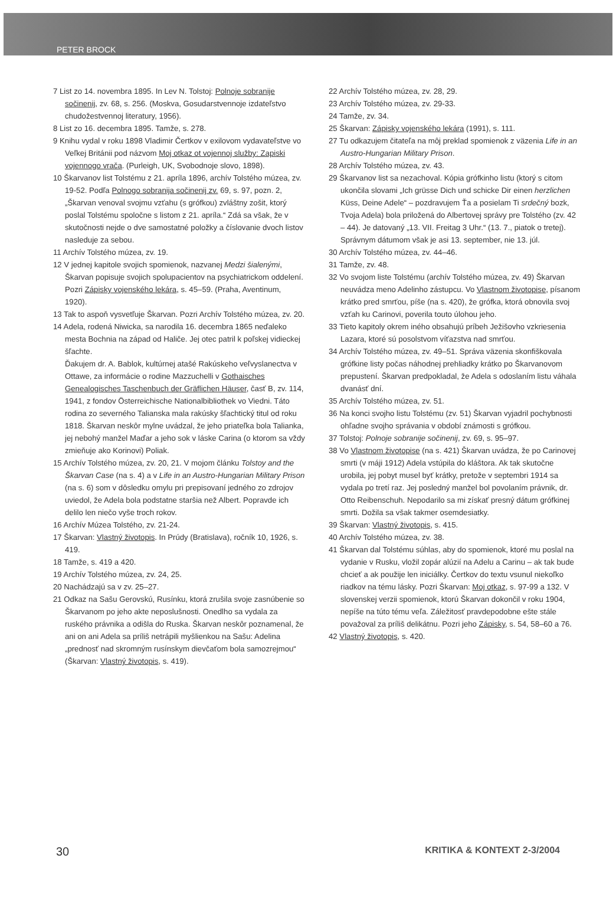PETER BROCK
7 List zo 14. novembra 1895. In Lev N. Tolstoj: Polnoje sobranije sočinenij, zv. 68, s. 256. (Moskva, Gosudarstvennoje izdateľstvo chudožestvennoj literatury, 1956).
8 List zo 16. decembra 1895. Tamže, s. 278.
9 Knihu vydal v roku 1898 Vladimir Čertkov v exilovom vydavateľstve vo Veľkej Británii pod názvom Moj otkaz ot vojennoj služby: Zapiski vojennogo vrača. (Purleigh, UK, Svobodnoje slovo, 1898).
10 Škarvanov list Tolstému z 21. apríla 1896, archív Tolstého múzea, zv. 19-52. Podľa Polnogo sobranija sočinenij zv. 69, s. 97, pozn. 2, „Škarvan venoval svojmu vzťahu (s grófkou) zvláštny zošit, ktorý poslal Tolstému spoločne s listom z 21. apríla.“ Zdá sa však, že v skutočnosti nejde o dve samostatné položky a číslovanie dvoch listov nasleduje za sebou.
11 Archív Tolstého múzea, zv. 19.
12 V jednej kapitole svojich spomienok, nazvanej Medzi šialenými, Škarvan popisuje svojich spolupacientov na psychiatrickom oddelení. Pozri Zápisky vojenského lekára, s. 45–59. (Praha, Aventinum, 1920).
13 Tak to aspoň vysvetľuje Škarvan. Pozri Archív Tolstého múzea, zv. 20.
14 Adela, rodená Niwicka, sa narodila 16. decembra 1865 neďaleko mesta Bochnia na západ od Haliče. Jej otec patril k poľskej vidieckej šľachte.
Ďakujem dr. A. Bablok, kultúrnej atašé Rakúskeho veľvyslanectva v Ottawe, za informácie o rodine Mazzuchelli v Gothaisches Genealogisches Taschenbuch der Gräflichen Häuser, časť B, zv. 114, 1941, z fondov Österreichische Nationalbibliothek vo Viedni. Táto rodina zo severného Talianska mala rakúsky šľachtický titul od roku 1818. Škarvan neskôr mylne uvádzal, že jeho priateľka bola Talianka, jej nebohý manžel Maďar a jeho sok v láske Carina (o ktorom sa vždy zmieňuje ako Korinovi) Poliak.
15 Archív Tolstého múzea, zv. 20, 21. V mojom článku Tolstoy and the Škarvan Case (na s. 4) a v Life in an Austro-Hungarian Military Prison (na s. 6) som v dôsledku omylu pri prepisovaní jedného zo zdrojov uviedol, že Adela bola podstatne staršia než Albert. Popravde ich delilo len niečo vyše troch rokov.
16 Archív Múzea Tolstého, zv. 21-24.
17 Škarvan: Vlastný životopis. In Prúdy (Bratislava), ročník 10, 1926, s. 419.
18 Tamže, s. 419 a 420.
19 Archív Tolstého múzea, zv. 24, 25.
20 Nachádzajú sa v zv. 25–27.
21 Odkaz na Sašu Gerovskú, Rusínku, ktorá zrušila svoje zasnúbenie so Škarvanom po jeho akte neposlušnosti. Onedlho sa vydala za ruského právnika a odišla do Ruska. Škarvan neskôr poznamenal, že ani on ani Adela sa príliš netrápili myšlienkou na Sašu: Adelina „prednosť nad skromným rusínskym dievčaťom bola samozrejmou“ (Škarvan: Vlastný životopis, s. 419).
22 Archív Tolstého múzea, zv. 28, 29.
23 Archív Tolstého múzea, zv. 29-33.
24 Tamže, zv. 34.
25 Škarvan: Zápisky vojenského lekára (1991), s. 111.
27 Tu odkazujem čitateľa na môj preklad spomienok z väzenia Life in an Austro-Hungarian Military Prison.
28 Archív Tolstého múzea, zv. 43.
29 Škarvanov list sa nezachoval. Kópia grófkinho listu (ktorý s citom ukončila slovami „Ich grüsse Dich und schicke Dir einen herzlichen Küss, Deine Adele“ – pozdravujem Ťa a posielam Ti srdečný bozk, Tvoja Adela) bola priložená do Albertovej správy pre Tolstého (zv. 42 – 44). Je datovaný „13. VII. Freitag 3 Uhr.“ (13. 7., piatok o tretej). Správnym dátumom však je asi 13. september, nie 13. júl.
30 Archív Tolstého múzea, zv. 44–46.
31 Tamže, zv. 48.
32 Vo svojom liste Tolstému (archív Tolstého múzea, zv. 49) Škarvan neuvádza meno Adelinho zástupcu. Vo Vlastnom životopise, písanom krátko pred smrťou, píše (na s. 420), že grófka, ktorá obnovila svoj vzťah ku Carinovi, poverila touto úlohou jeho.
33 Tieto kapitoly okrem iného obsahujú príbeh Ježišovho vzkriesenia Lazara, ktoré sú posolstvom víťazstva nad smrťou.
34 Archív Tolstého múzea, zv. 49–51. Správa väzenia skonfiškovala grófkine listy počas náhodnej prehliadky krátko po Škarvanovom prepustení. Škarvan predpokladal, že Adela s odoslaním listu váhala dvanásť dní.
35 Archív Tolstého múzea, zv. 51.
36 Na konci svojho listu Tolstému (zv. 51) Škarvan vyjadril pochybnosti ohľadne svojho správania v období známosti s grófkou.
37 Tolstoj: Polnoje sobranije sočinenij, zv. 69, s. 95–97.
38 Vo Vlastnom životopise (na s. 421) Škarvan uvádza, že po Carinovej smrti (v máji 1912) Adela vstúpila do kláštora. Ak tak skutočne urobila, jej pobyt musel byť krátky, pretože v septembri 1914 sa vydala po tretí raz. Jej posledný manžel bol povolaním právnik, dr. Otto Reibenschuh. Nepodarilo sa mi získať presný dátum grófkinej smrti. Dožila sa však takmer osemdesiatky.
39 Škarvan: Vlastný životopis, s. 415.
40 Archív Tolstého múzea, zv. 38.
41 Škarvan dal Tolstému súhlas, aby do spomienok, ktoré mu poslal na vydanie v Rusku, vložil zopár alúzií na Adelu a Carinu – ak tak bude chcieť a ak použije len iniciálky. Čertkov do textu vsunul niekoľko riadkov na tému lásky. Pozri Škarvan: Moj otkaz, s. 97-99 a 132. V slovenskej verzii spomienok, ktorú Škarvan dokončil v roku 1904, nepíše na túto tému veľa. Záležitosť pravdepodobne ešte stále považoval za príliš delikátnu. Pozri jeho Zápisky, s. 54, 58–60 a 76.
42 Vlastný životopis, s. 420.
30 KRITIKA & KONTEXT 2-3/2004